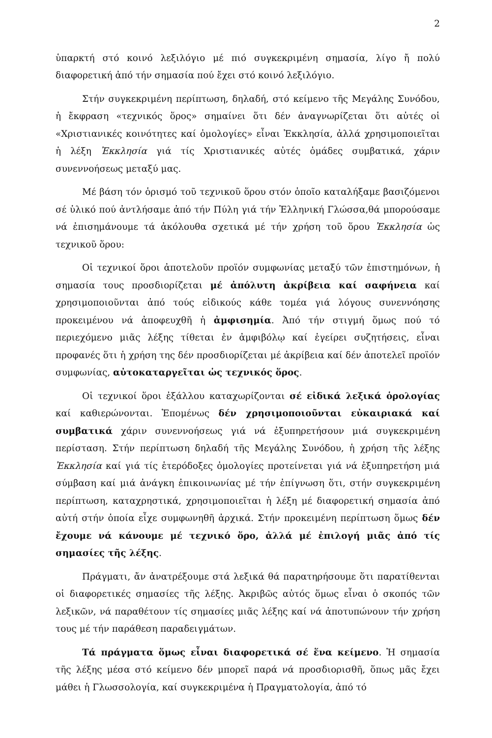2
ὑπαρκτή στό κοινό λεξιλόγιο μέ πιό συγκεκριμένη σημασία, λίγο ἤ πολύ διαφορετική ἀπό τήν σημασία πού ἔχει στό κοινό λεξιλόγιο.
Στήν συγκεκριμένη περίπτωση, δηλαδή, στό κείμενο τῆς Μεγάλης Συνόδου, ἡ ἔκφραση «τεχνικός ὅρος» σημαίνει ὅτι δέν ἀναγνωρίζεται ὅτι αὐτές οἱ «Χριστιανικές κοινότητες καί ὁμολογίες» εἶναι Ἐκκλησία, ἀλλά χρησιμοποιεῖται ἡ λέξη Ἐκκλησία γιά τίς Χριστιανικές αὐτές ὁμάδες συμβατικά, χάριν συνεννοήσεως μεταξύ μας.
Μέ βάση τόν ὁρισμό τοῦ τεχνικοῦ ὅρου στόν ὁποῖο καταλήξαμε βασιζόμενοι σέ ὑλικό πού ἀντλήσαμε ἀπό τήν Πύλη γιά τήν Ἑλληνική Γλώσσα,θά μπορούσαμε νά ἐπισημάνουμε τά ἀκόλουθα σχετικά μέ τήν χρήση τοῦ ὅρου Ἐκκλησία ὡς τεχνικοῦ ὅρου:
Οἱ τεχνικοί ὅροι ἀποτελοῦν προϊόν συμφωνίας μεταξύ τῶν ἐπιστημόνων, ἡ σημασία τους προσδιορίζεται μέ ἀπόλυτη ἀκρίβεια καί σαφήνεια καί χρησιμοποιοῦνται ἀπό τούς εἰδικούς κάθε τομέα γιά λόγους συνεννόησης προκειμένου νά ἀποφευχθῆ ἡ ἀμφισημία. Ἀπό τήν στιγμή ὅμως πού τό περιεχόμενο μιᾶς λέξης τίθεται ἐν ἀμφιβόλῳ καί ἐγείρει συζητήσεις, εἶναι προφανές ὅτι ἡ χρήση της δέν προσδιορίζεται μέ ἀκρίβεια καί δέν ἀποτελεῖ προϊόν συμφωνίας, αὐτοκαταργεῖται ὡς τεχνικός ὅρος.
Οἱ τεχνικοί ὅροι ἐξάλλου καταχωρίζονται σέ εἰδικά λεξικά ὁρολογίας καί καθιερώνονται. Ἑπομένως δέν χρησιμοποιοῦνται εὐκαιριακά καί συμβατικά χάριν συνεννοήσεως γιά νά ἐξυπηρετήσουν μιά συγκεκριμένη περίσταση. Στήν περίπτωση δηλαδή τῆς Μεγάλης Συνόδου, ἡ χρήση τῆς λέξης Ἐκκλησία καί γιά τίς ἑτερόδοξες ὁμολογίες προτείνεται γιά νά ἐξυπηρετήση μιά σύμβαση καί μιά ἀνάγκη ἐπικοινωνίας μέ τήν ἐπίγνωση ὅτι, στήν συγκεκριμένη περίπτωση, καταχρηστικά, χρησιμοποιεῖται ἡ λέξη μέ διαφορετική σημασία ἀπό αὐτή στήν ὁποία εἶχε συμφωνηθῆ ἀρχικά. Στήν προκειμένη περίπτωση ὅμως δέν ἔχουμε νά κάνουμε μέ τεχνικό ὅρο, ἀλλά μέ ἐπιλογή μιᾶς ἀπό τίς σημασίες τῆς λέξης.
Πράγματι, ἄν ἀνατρέξουμε στά λεξικά θά παρατηρήσουμε ὅτι παρατίθενται οἱ διαφορετικές σημασίες τῆς λέξης. Ἀκριβῶς αὐτός ὅμως εἶναι ὁ σκοπός τῶν λεξικῶν, νά παραθέτουν τίς σημασίες μιᾶς λέξης καί νά ἀποτυπώνουν τήν χρήση τους μέ τήν παράθεση παραδειγμάτων.
Τά πράγματα ὅμως εἶναι διαφορετικά σέ ἕνα κείμενο. Ἡ σημασία τῆς λέξης μέσα στό κείμενο δέν μπορεῖ παρά νά προσδιορισθῆ, ὅπως μᾶς ἔχει μάθει ἡ Γλωσσολογία, καί συγκεκριμένα ἡ Πραγματολογία, ἀπό τό